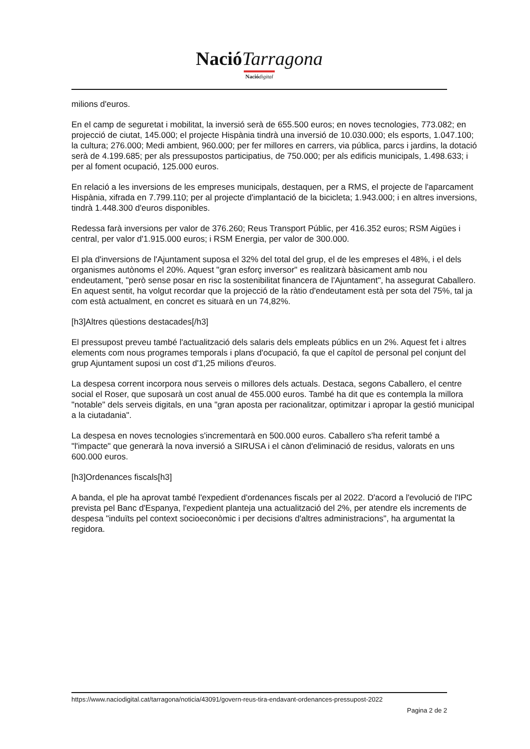Nació Tarragona
Nació digital
milions d'euros.
En el camp de seguretat i mobilitat, la inversió serà de 655.500 euros; en noves tecnologies, 773.082; en projecció de ciutat, 145.000; el projecte Hispània tindrà una inversió de 10.030.000; els esports, 1.047.100; la cultura; 276.000; Medi ambient, 960.000; per fer millores en carrers, via pública, parcs i jardins, la dotació serà de 4.199.685; per als pressupostos participatius, de 750.000; per als edificis municipals, 1.498.633; i per al foment ocupació, 125.000 euros.
En relació a les inversions de les empreses municipals, destaquen, per a RMS, el projecte de l'aparcament Hispània, xifrada en 7.799.110; per al projecte d'implantació de la bicicleta; 1.943.000; i en altres inversions, tindrà 1.448.300 d'euros disponibles.
Redessa farà inversions per valor de 376.260; Reus Transport Públic, per 416.352 euros; RSM Aigües i central, per valor d'1.915.000 euros; i RSM Energia, per valor de 300.000.
El pla d'inversions de l'Ajuntament suposa el 32% del total del grup, el de les empreses el 48%, i el dels organismes autònoms el 20%. Aquest "gran esforç inversor" es realitzarà bàsicament amb nou endeutament, "però sense posar en risc la sostenibilitat financera de l'Ajuntament", ha assegurat Caballero. En aquest sentit, ha volgut recordar que la projecció de la ràtio d'endeutament està per sota del 75%, tal ja com està actualment, en concret es situarà en un 74,82%.
[h3]Altres qüestions destacades[/h3]
El pressupost preveu també l'actualització dels salaris dels empleats públics en un 2%. Aquest fet i altres elements com nous programes temporals i plans d'ocupació, fa que el capítol de personal pel conjunt del grup Ajuntament suposi un cost d'1,25 milions d'euros.
La despesa corrent incorpora nous serveis o millores dels actuals. Destaca, segons Caballero, el centre social el Roser, que suposarà un cost anual de 455.000 euros. També ha dit que es contempla la millora "notable" dels serveis digitals, en una "gran aposta per racionalitzar, optimitzar i apropar la gestió municipal a la ciutadania".
La despesa en noves tecnologies s'incrementarà en 500.000 euros. Caballero s'ha referit també a "l'impacte" que generarà la nova inversió a SIRUSA i el cànon d'eliminació de residus, valorats en uns 600.000 euros.
[h3]Ordenances fiscals[h3]
A banda, el ple ha aprovat també l'expedient d'ordenances fiscals per al 2022. D'acord a l'evolució de l'IPC prevista pel Banc d'Espanya, l'expedient planteja una actualització del 2%, per atendre els increments de despesa "induïts pel context socioeconòmic i per decisions d'altres administracions", ha argumentat la regidora.
https://www.naciodigital.cat/tarragona/noticia/43091/govern-reus-tira-endavant-ordenances-pressupost-2022
Pagina 2 de 2